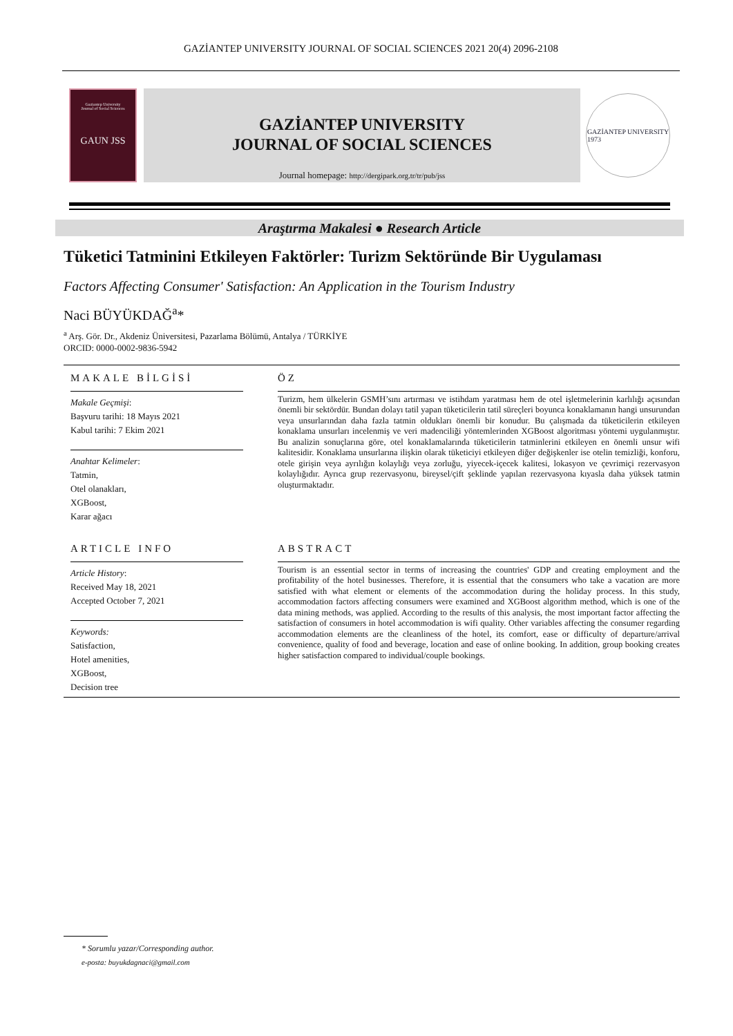GAZİANTEP UNIVERSITY JOURNAL OF SOCIAL SCIENCES 2021 20(4) 2096-2108
Gaziantep University
Journal of Social Sciences
GAUN JSS
GAZİANTEP UNIVERSITY
JOURNAL OF SOCIAL SCIENCES
Journal homepage: http://dergipark.org.tr/tr/pub/jss
GAZİANTEP UNIVERSITY
1973
Araştırma Makalesi ● Research Article
Tüketici Tatminini Etkileyen Faktörler: Turizm Sektöründe Bir Uygulaması
Factors Affecting Consumer' Satisfaction: An Application in the Tourism Industry
Naci BÜYÜKDAĞ<sup>a</sup>*
<sup>a</sup> Arş. Gör. Dr., Akdeniz Üniversitesi, Pazarlama Bölümü, Antalya / TÜRKİYE
ORCID: 0000-0002-9836-5942
MAKALE BİLGİSİ
Makale Geçmişi:
Başvuru tarihi: 18 Mayıs 2021
Kabul tarihi: 7 Ekim 2021
Anahtar Kelimeler:
Tatmin,
Otel olanakları,
XGBoost,
Karar ağacı
ÖZ
Turizm, hem ülkelerin GSMH’sını artırması ve istihdam yaratması hem de otel işletmelerinin karlılığı açısından önemli bir sektördür. Bundan dolayı tatil yapan tüketicilerin tatil süreçleri boyunca konaklamanın hangi unsurundan veya unsurlarından daha fazla tatmin oldukları önemli bir konudur. Bu çalışmada da tüketicilerin etkileyen konaklama unsurları incelenmiş ve veri madenciliği yöntemlerinden XGBoost algoritması yöntemi uygulanmıştır. Bu analizin sonuçlarına göre, otel konaklamalarında tüketicilerin tatminlerini etkileyen en önemli unsur wifi kalitesidir. Konaklama unsurlarına ilişkin olarak tüketiciyi etkileyen diğer değişkenler ise otelin temizliği, konforu, otele girişin veya ayrılığın kolaylığı veya zorluğu, yiyecek-içecek kalitesi, lokasyon ve çevrimiçi rezervasyon kolaylığıdır. Ayrıca grup rezervasyonu, bireysel/çift şeklinde yapılan rezervasyona kıyasla daha yüksek tatmin oluşturmaktadır.
ARTICLE INFO
Article History:
Received May 18, 2021
Accepted October 7, 2021
Keywords:
Satisfaction,
Hotel amenities,
XGBoost,
Decision tree
ABSTRACT
Tourism is an essential sector in terms of increasing the countries' GDP and creating employment and the profitability of the hotel businesses. Therefore, it is essential that the consumers who take a vacation are more satisfied with what element or elements of the accommodation during the holiday process. In this study, accommodation factors affecting consumers were examined and XGBoost algorithm method, which is one of the data mining methods, was applied. According to the results of this analysis, the most important factor affecting the satisfaction of consumers in hotel accommodation is wifi quality. Other variables affecting the consumer regarding accommodation elements are the cleanliness of the hotel, its comfort, ease or difficulty of departure/arrival convenience, quality of food and beverage, location and ease of online booking. In addition, group booking creates higher satisfaction compared to individual/couple bookings.
* Sorumlu yazar/Corresponding author.
e-posta: buyukdagnaci@gmail.com